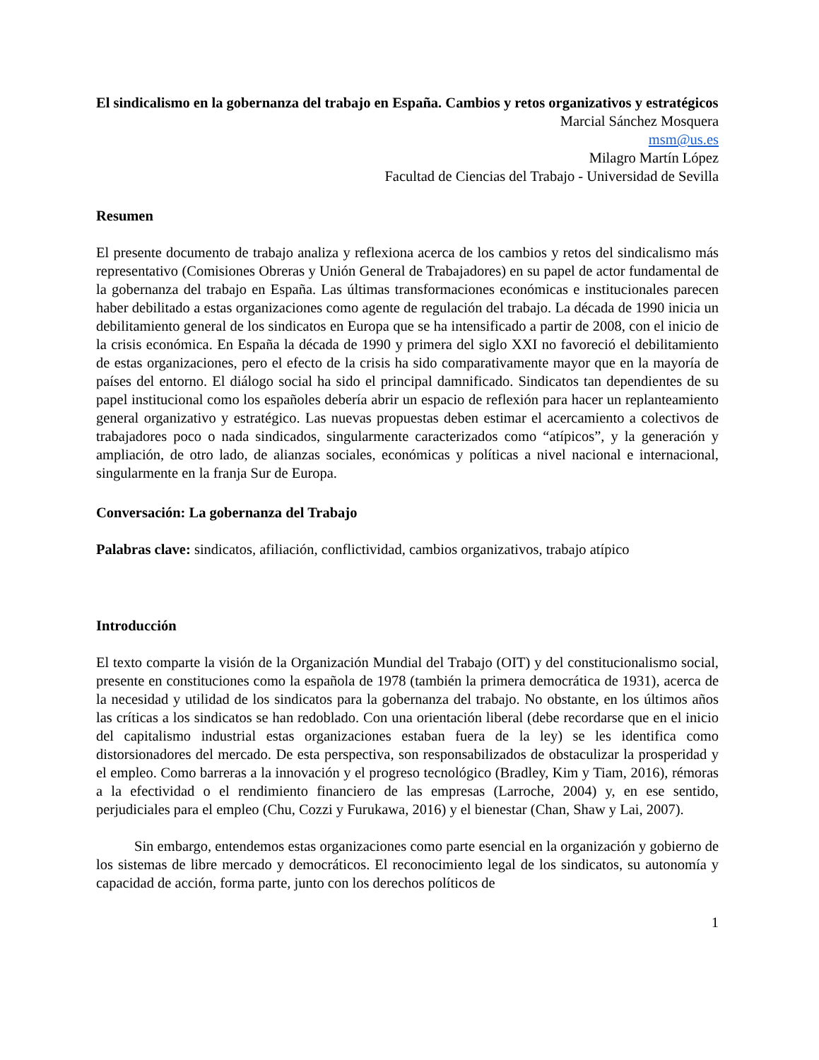El sindicalismo en la gobernanza del trabajo en España. Cambios y retos organizativos y estratégicos
Marcial Sánchez Mosquera
msm@us.es
Milagro Martín López
Facultad de Ciencias del Trabajo - Universidad de Sevilla
Resumen
El presente documento de trabajo analiza y reflexiona acerca de los cambios y retos del sindicalismo más representativo (Comisiones Obreras y Unión General de Trabajadores) en su papel de actor fundamental de la gobernanza del trabajo en España. Las últimas transformaciones económicas e institucionales parecen haber debilitado a estas organizaciones como agente de regulación del trabajo. La década de 1990 inicia un debilitamiento general de los sindicatos en Europa que se ha intensificado a partir de 2008, con el inicio de la crisis económica. En España la década de 1990 y primera del siglo XXI no favoreció el debilitamiento de estas organizaciones, pero el efecto de la crisis ha sido comparativamente mayor que en la mayoría de países del entorno. El diálogo social ha sido el principal damnificado. Sindicatos tan dependientes de su papel institucional como los españoles debería abrir un espacio de reflexión para hacer un replanteamiento general organizativo y estratégico. Las nuevas propuestas deben estimar el acercamiento a colectivos de trabajadores poco o nada sindicados, singularmente caracterizados como “atípicos”, y la generación y ampliación, de otro lado, de alianzas sociales, económicas y políticas a nivel nacional e internacional, singularmente en la franja Sur de Europa.
Conversación: La gobernanza del Trabajo
Palabras clave: sindicatos, afiliación, conflictividad, cambios organizativos, trabajo atípico
Introducción
El texto comparte la visión de la Organización Mundial del Trabajo (OIT) y del constitucionalismo social, presente en constituciones como la española de 1978 (también la primera democrática de 1931), acerca de la necesidad y utilidad de los sindicatos para la gobernanza del trabajo. No obstante, en los últimos años las críticas a los sindicatos se han redoblado. Con una orientación liberal (debe recordarse que en el inicio del capitalismo industrial estas organizaciones estaban fuera de la ley) se les identifica como distorsionadores del mercado. De esta perspectiva, son responsabilizados de obstaculizar la prosperidad y el empleo. Como barreras a la innovación y el progreso tecnológico (Bradley, Kim y Tiam, 2016), rémoras a la efectividad o el rendimiento financiero de las empresas (Larroche, 2004) y, en ese sentido, perjudiciales para el empleo (Chu, Cozzi y Furukawa, 2016) y el bienestar (Chan, Shaw y Lai, 2007).
Sin embargo, entendemos estas organizaciones como parte esencial en la organización y gobierno de los sistemas de libre mercado y democráticos. El reconocimiento legal de los sindicatos, su autonomía y capacidad de acción, forma parte, junto con los derechos políticos de
1